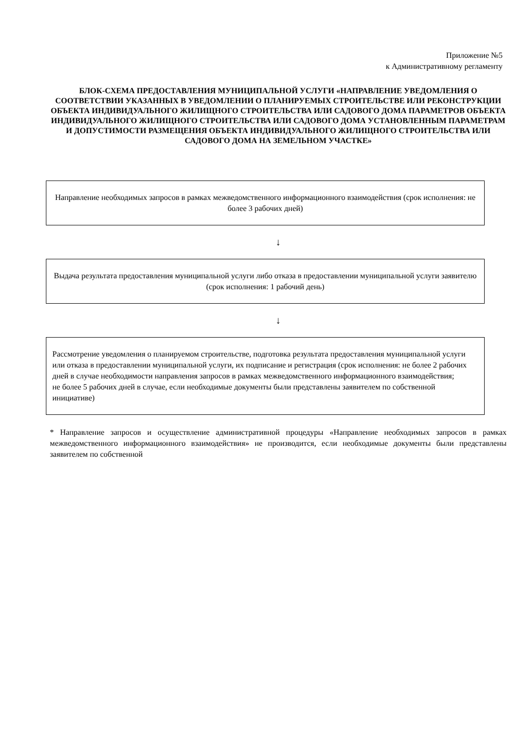Приложение №5
к Административному регламенту
БЛОК-СХЕМА ПРЕДОСТАВЛЕНИЯ МУНИЦИПАЛЬНОЙ УСЛУГИ «НАПРАВЛЕНИЕ УВЕДОМЛЕНИЯ О СООТВЕТСТВИИ УКАЗАННЫХ В УВЕДОМЛЕНИИ О ПЛАНИРУЕМЫХ СТРОИТЕЛЬСТВЕ ИЛИ РЕКОНСТРУКЦИИ ОБЪЕКТА ИНДИВИДУАЛЬНОГО ЖИЛИЩНОГО СТРОИТЕЛЬСТВА ИЛИ САДОВОГО ДОМА ПАРАМЕТРОВ ОБЪЕКТА ИНДИВИДУАЛЬНОГО ЖИЛИЩНОГО СТРОИТЕЛЬСТВА ИЛИ САДОВОГО ДОМА УСТАНОВЛЕННЫМ ПАРАМЕТРАМ И ДОПУСТИМОСТИ РАЗМЕЩЕНИЯ ОБЪЕКТА ИНДИВИДУАЛЬНОГО ЖИЛИЩНОГО СТРОИТЕЛЬСТВА ИЛИ САДОВОГО ДОМА НА ЗЕМЕЛЬНОМ УЧАСТКЕ»
Направление необходимых запросов в рамках межведомственного информационного взаимодействия (срок исполнения: не более 3 рабочих дней)
↓
Выдача результата предоставления муниципальной услуги либо отказа в предоставлении муниципальной услуги заявителю (срок исполнения: 1 рабочий день)
↓
Рассмотрение уведомления о планируемом строительстве, подготовка результата предоставления муниципальной услуги или отказа в предоставлении муниципальной услуги, их подписание и регистрация (срок исполнения: не более 2 рабочих дней в случае необходимости направления запросов в рамках межведомственного информационного взаимодействия;
не более 5 рабочих дней в случае, если необходимые документы были представлены заявителем по собственной инициативе)
* Направление запросов и осуществление административной процедуры «Направление необходимых запросов в рамках межведомственного информационного взаимодействия» не производится, если необходимые документы были представлены заявителем по собственной